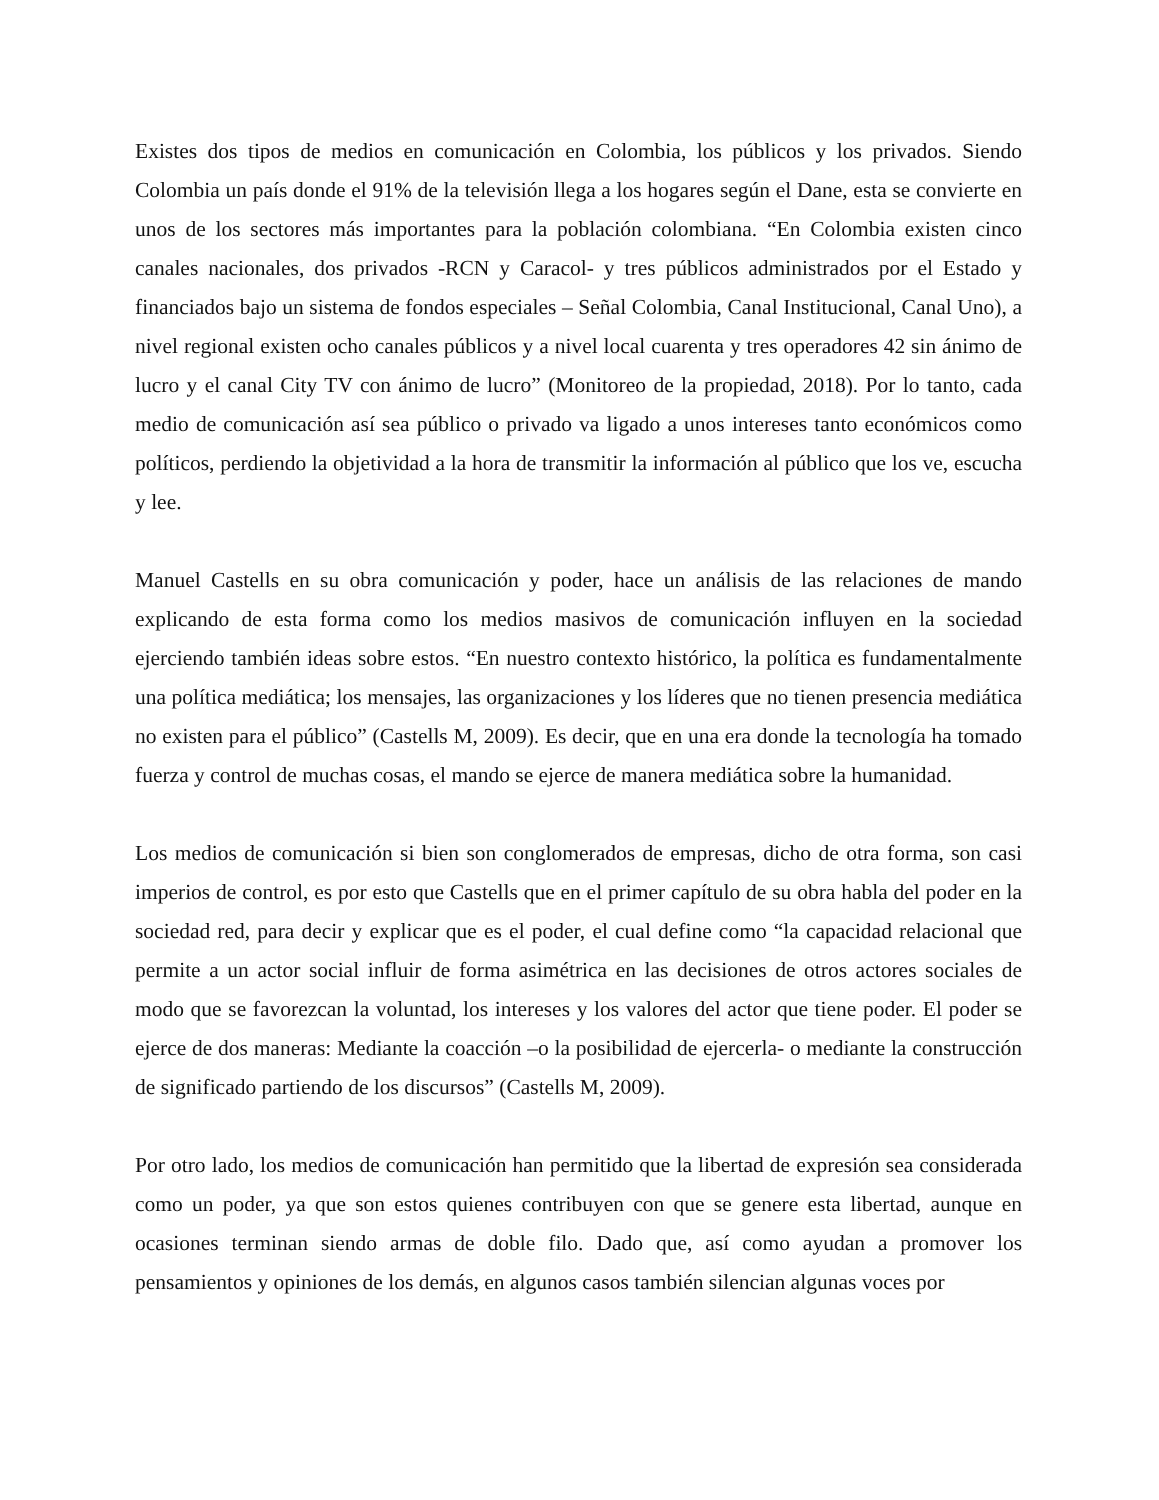Existes dos tipos de medios en comunicación en Colombia, los públicos y los privados. Siendo Colombia un país donde el 91% de la televisión llega a los hogares según el Dane, esta se convierte en unos de los sectores más importantes para la población colombiana. “En Colombia existen cinco canales nacionales, dos privados -RCN y Caracol- y tres públicos administrados por el Estado y financiados bajo un sistema de fondos especiales – Señal Colombia, Canal Institucional, Canal Uno), a nivel regional existen ocho canales públicos y a nivel local cuarenta y tres operadores 42 sin ánimo de lucro y el canal City TV con ánimo de lucro” (Monitoreo de la propiedad, 2018). Por lo tanto, cada medio de comunicación así sea público o privado va ligado a unos intereses tanto económicos como políticos, perdiendo la objetividad a la hora de transmitir la información al público que los ve, escucha y lee.
Manuel Castells en su obra comunicación y poder, hace un análisis de las relaciones de mando explicando de esta forma como los medios masivos de comunicación influyen en la sociedad ejerciendo también ideas sobre estos. “En nuestro contexto histórico, la política es fundamentalmente una política mediática; los mensajes, las organizaciones y los líderes que no tienen presencia mediática no existen para el público” (Castells M, 2009). Es decir, que en una era donde la tecnología ha tomado fuerza y control de muchas cosas, el mando se ejerce de manera mediática sobre la humanidad.
Los medios de comunicación si bien son conglomerados de empresas, dicho de otra forma, son casi imperios de control, es por esto que Castells que en el primer capítulo de su obra habla del poder en la sociedad red, para decir y explicar que es el poder, el cual define como “la capacidad relacional que permite a un actor social influir de forma asimétrica en las decisiones de otros actores sociales de modo que se favorezcan la voluntad, los intereses y los valores del actor que tiene poder. El poder se ejerce de dos maneras: Mediante la coacción –o la posibilidad de ejercerla- o mediante la construcción de significado partiendo de los discursos” (Castells M, 2009).
Por otro lado, los medios de comunicación han permitido que la libertad de expresión sea considerada como un poder, ya que son estos quienes contribuyen con que se genere esta libertad, aunque en ocasiones terminan siendo armas de doble filo. Dado que, así como ayudan a promover los pensamientos y opiniones de los demás, en algunos casos también silencian algunas voces por